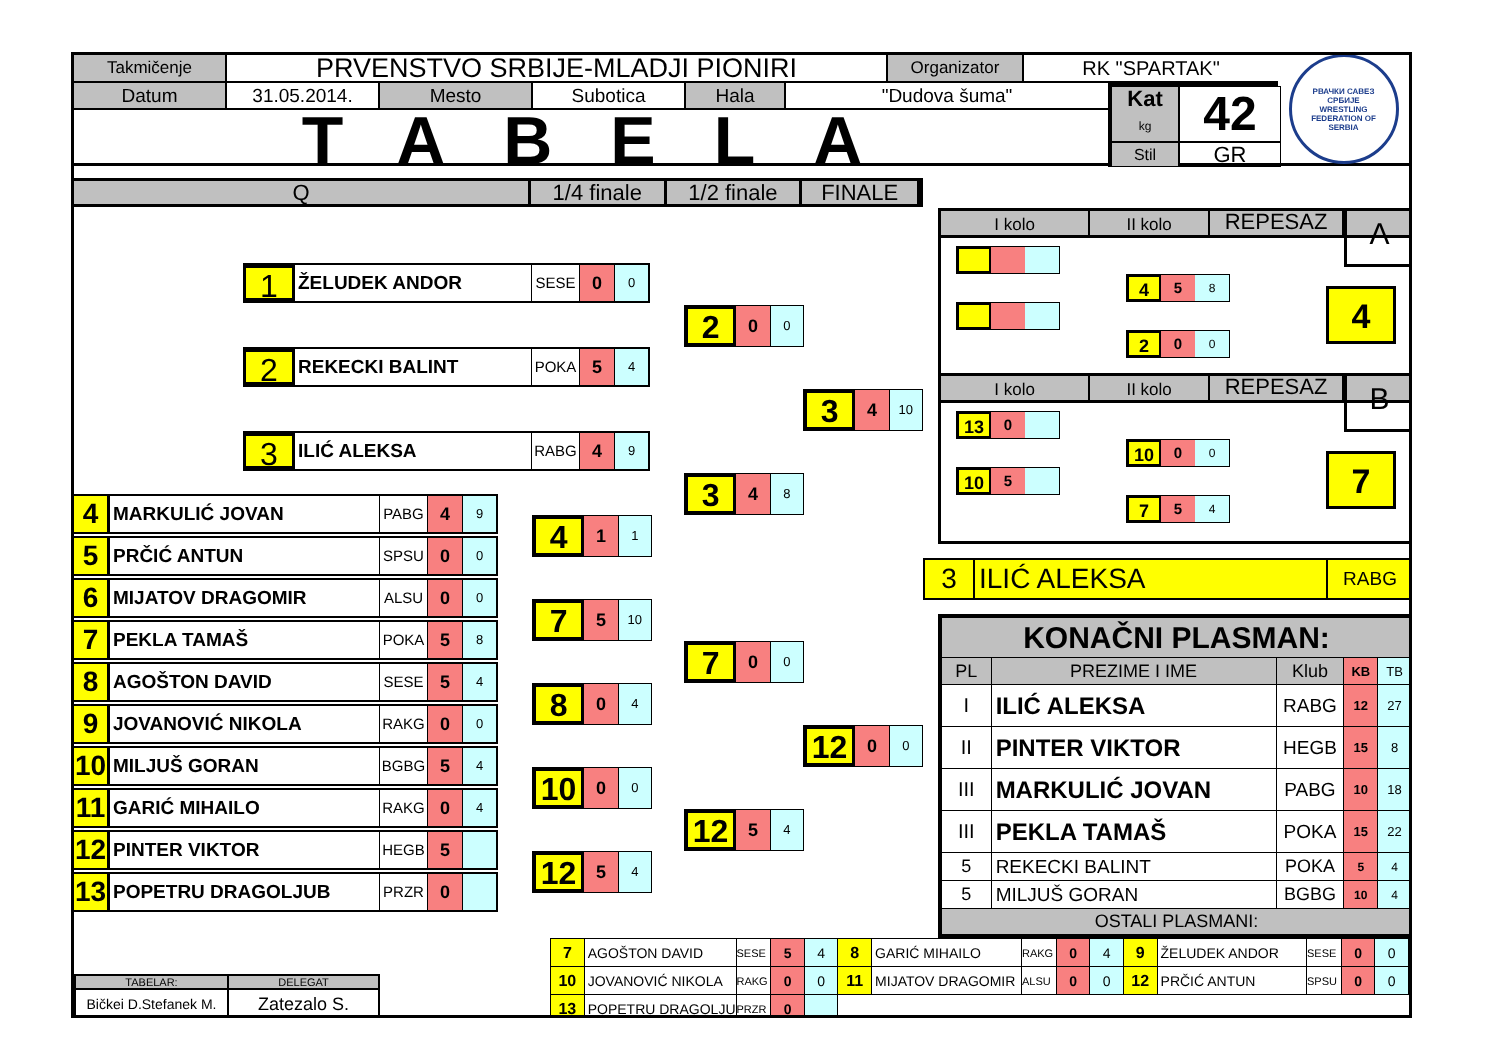Takmičenje
PRVENSTVO SRBIJE-MLADJI PIONIRI
Organizator
RK "SPARTAK"
Datum 31.05.2014. Mesto Subotica Hala "Dudova šuma"
TABELA
Kat
kg
42
Stil
GR
РВАЧКИ САВЕЗ СРБИЈЕ
WRESTLING FEDERATION OF SERBIA
Q 1/4 finale 1/2 finale FINALE
1
ŽELUDEK ANDOR
SESE
0
0
2
0
0
2
REKECKI BALINT
POKA
5
4
3
4
10
3
ILIĆ ALEKSA
RABG
4
9
3
4
8
4
MARKULIĆ JOVAN
PABG
4
9
4
1
1
5
PRČIĆ ANTUN
SPSU
0
0
6
MIJATOV DRAGOMIR
ALSU
0
0
7
5
10
7
PEKLA TAMAŠ
POKA
5
8
7
0
0
8
AGOŠTON DAVID
SESE
5
4
8
0
4
9
JOVANOVIĆ NIKOLA
RAKG
0
0
12
0
0
10
MILJUŠ GORAN
BGBG
5
4
10
0
0
11
GARIĆ MIHAILO
RAKG
0
4
12
5
4
12
PINTER VIKTOR
HEGB
5
12
5
4
13
POPETRU DRAGOLJUB
PRZR
0
I kolo II kolo
REPESAZ
A
4
5
8
4
2
0
0
I kolo II kolo
REPESAZ
B
13
0
10
0
0
7
10
5
7
5
4
3 ILIĆ ALEKSA
RABG
| KONAČNI PLASMAN: | | | | |
| --- | --- | --- | --- | --- |
| PL | PREZIME I IME | Klub | KB | TB |
| I | ILIĆ ALEKSA | RABG | 12 | 27 |
| II | PINTER VIKTOR | HEGB | 15 | 8 |
| III | MARKULIĆ JOVAN | PABG | 10 | 18 |
| III | PEKLA TAMAŠ | POKA | 15 | 22 |
| 5 | REKECKI BALINT | POKA | 5 | 4 |
| 5 | MILJUŠ GORAN | BGBG | 10 | 4 |
| OSTALI PLASMANI: | | | | |
| TABELAR: | DELEGAT |
| Bičkei D.Stefanek M. | Zatezalo S. |
| 7 | AGOŠTON DAVID | SESE | 5 | 4 | 8 | GARIĆ MIHAILO | RAKG | 0 | 4 | 9 | ŽELUDEK ANDOR | SESE | 0 | 0 |
| 10 | JOVANOVIĆ NIKOLA | RAKG | 0 | 0 | 11 | MIJATOV DRAGOMIR | ALSU | 0 | 0 | 12 | PRČIĆ ANTUN | SPSU | 0 | 0 |
| 13 | POPETRU DRAGOLJU | PRZR | 0 | | | | | | | | | | | |